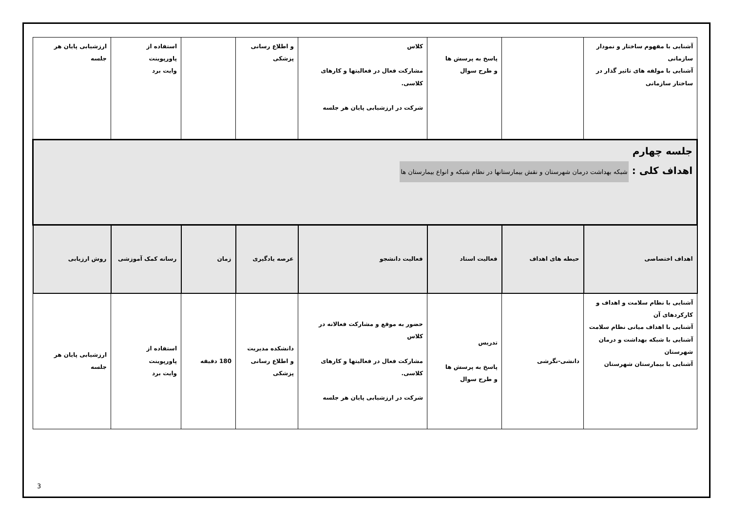| آشنایی با مفهوم ساختار و نمودار سازمانی آشنایی با مولفه های تاثیر گذار در ساختار سازمانی | | پاسخ به پرسش ها و طرح سوال | کلاس مشارکت فعال در فعالیتها و کارهای کلاسی. شرکت در ارزشیابی پایان هر جلسه | و اطلاع رسانی پزشکی | | استفاده از پاورپوینت وایت برد | ارزشیابی پایان هر جلسه |
| جلسه چهارم اهداف کلی : شبکه بهداشت درمان شهرستان و نقش بیمارستانها در نظام شبکه و انواع بیمارستان ها | | | | | | | |
| اهداف اختصاصی | حیطه های اهداف | فعالیت استاد | فعالیت دانشجو | عرصه یادگیری | زمان | رسانه کمک آموزشی | روش ارزیابی |
| آشنایی با نظام سلامت و اهداف و کارکردهای آن آشنایی با اهداف میانی نظام سلامت آشنایی با شبکه بهداشت و درمان شهرستان آشنایی با بیمارستان شهرستان | دانشی-نگرشی | تدریس پاسخ به پرسش ها و طرح سوال | حضور به موقع و مشارکت فعالانه در کلاس مشارکت فعال در فعالیتها و کارهای کلاسی. شرکت در ارزشیابی پایان هر جلسه | دانشکده مدیریت و اطلاع رسانی پزشکی | 180 دقیقه | استفاده از پاورپوینت وایت برد | ارزشیابی پایان هر جلسه |
3